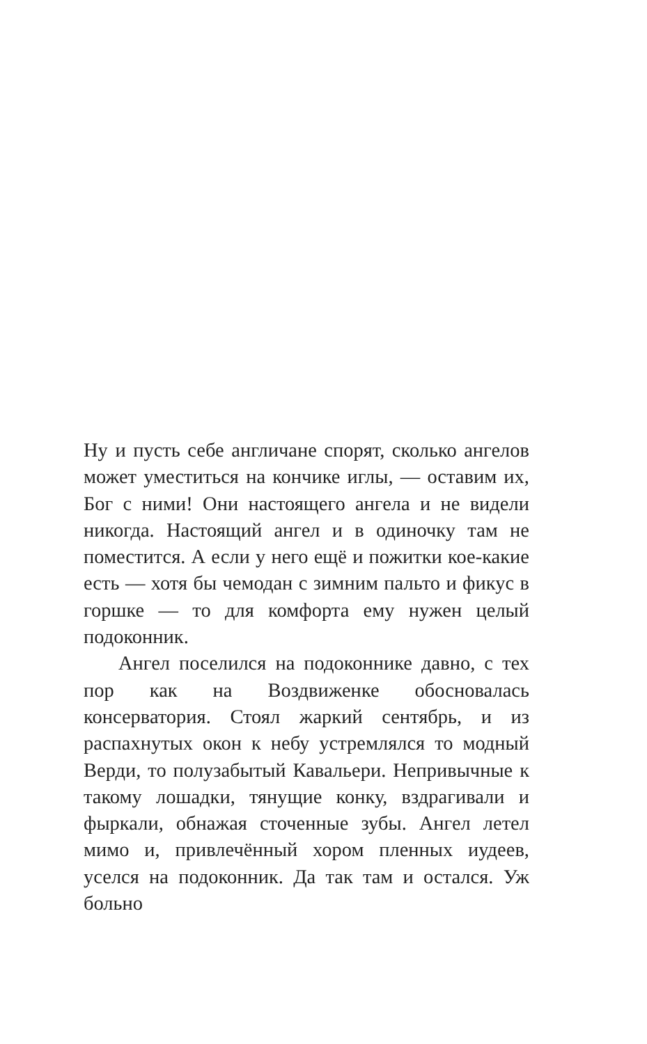Ну и пусть себе англичане спорят, сколько ангелов может уместиться на кончике иглы, — оставим их, Бог с ними! Они настоящего ангела и не видели никогда. Настоящий ангел и в одиночку там не поместится. А если у него ещё и пожитки кое-какие есть — хотя бы чемодан с зимним пальто и фикус в горшке — то для комфорта ему нужен целый подоконник.
Ангел поселился на подоконнике давно, с тех пор как на Воздвиженке обосновалась консерватория. Стоял жаркий сентябрь, и из распахнутых окон к небу устремлялся то модный Верди, то полузабытый Кавальери. Непривычные к такому лошадки, тянущие конку, вздрагивали и фыркали, обнажая сточенные зубы. Ангел летел мимо и, привлечённый хором пленных иудеев, уселся на подоконник. Да так там и остался. Уж больно